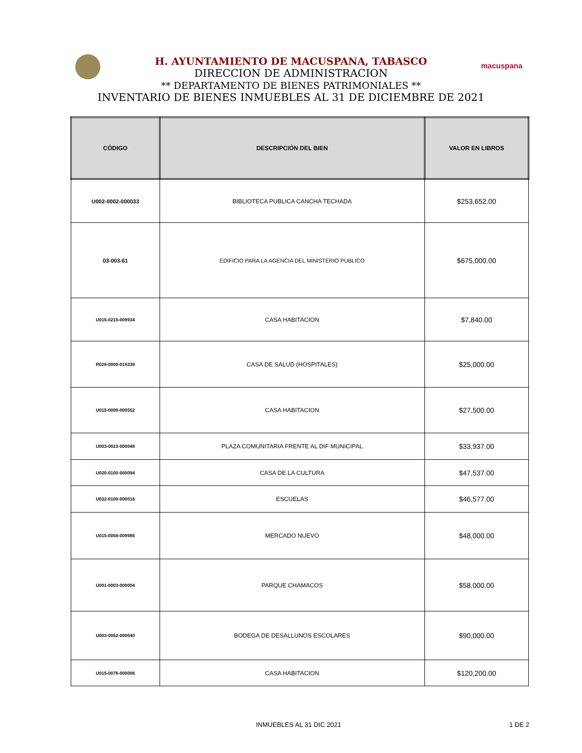macuspana
H. AYUNTAMIENTO DE MACUSPANA, TABASCO
DIRECCION DE ADMINISTRACION
** DEPARTAMENTO DE BIENES PATRIMONIALES **
INVENTARIO DE BIENES INMUEBLES AL 31 DE DICIEMBRE DE 2021
| CÓDIGO | DESCRIPCIÓN DEL BIEN | VALOR EN LIBROS |
| --- | --- | --- |
| U002-0002-000033 | BIBLIOTECA PUBLICA CANCHA TECHADA | $253,652.00 |
| 03-003-61 | EDIFICIO PARA LA AGENCIA DEL MINISTERIO PUBLICO | $675,000.00 |
| U015-0215-009934 | CASA HABITACION | $7,840.00 |
| R028-0000-019339 | CASA DE SALUD (HOSPITALES) | $25,000.00 |
| U015-0000-000552 | CASA HABITACION | $27,500.00 |
| U003-0023-000048 | PLAZA COMUNITARIA FRENTE AL DIF MUNICIPAL | $33,937.00 |
| U020-0100-000094 | CASA DE LA CULTURA | $47,537.00 |
| U032-0100-000016 | ESCUELAS | $46,577.00 |
| U015-0058-009985 | MERCADO NUEVO | $48,000.00 |
| U001-0003-000004 | PARQUE CHAMACOS | $58,000.00 |
| U003-0052-000040 | BODEGA DE DESALLUNOS ESCOLARES | $90,000.00 |
| U015-0076-000006 | CASA HABITACION | $120,200.00 |
INMUEBLES AL 31 DIC 2021 1 DE 2